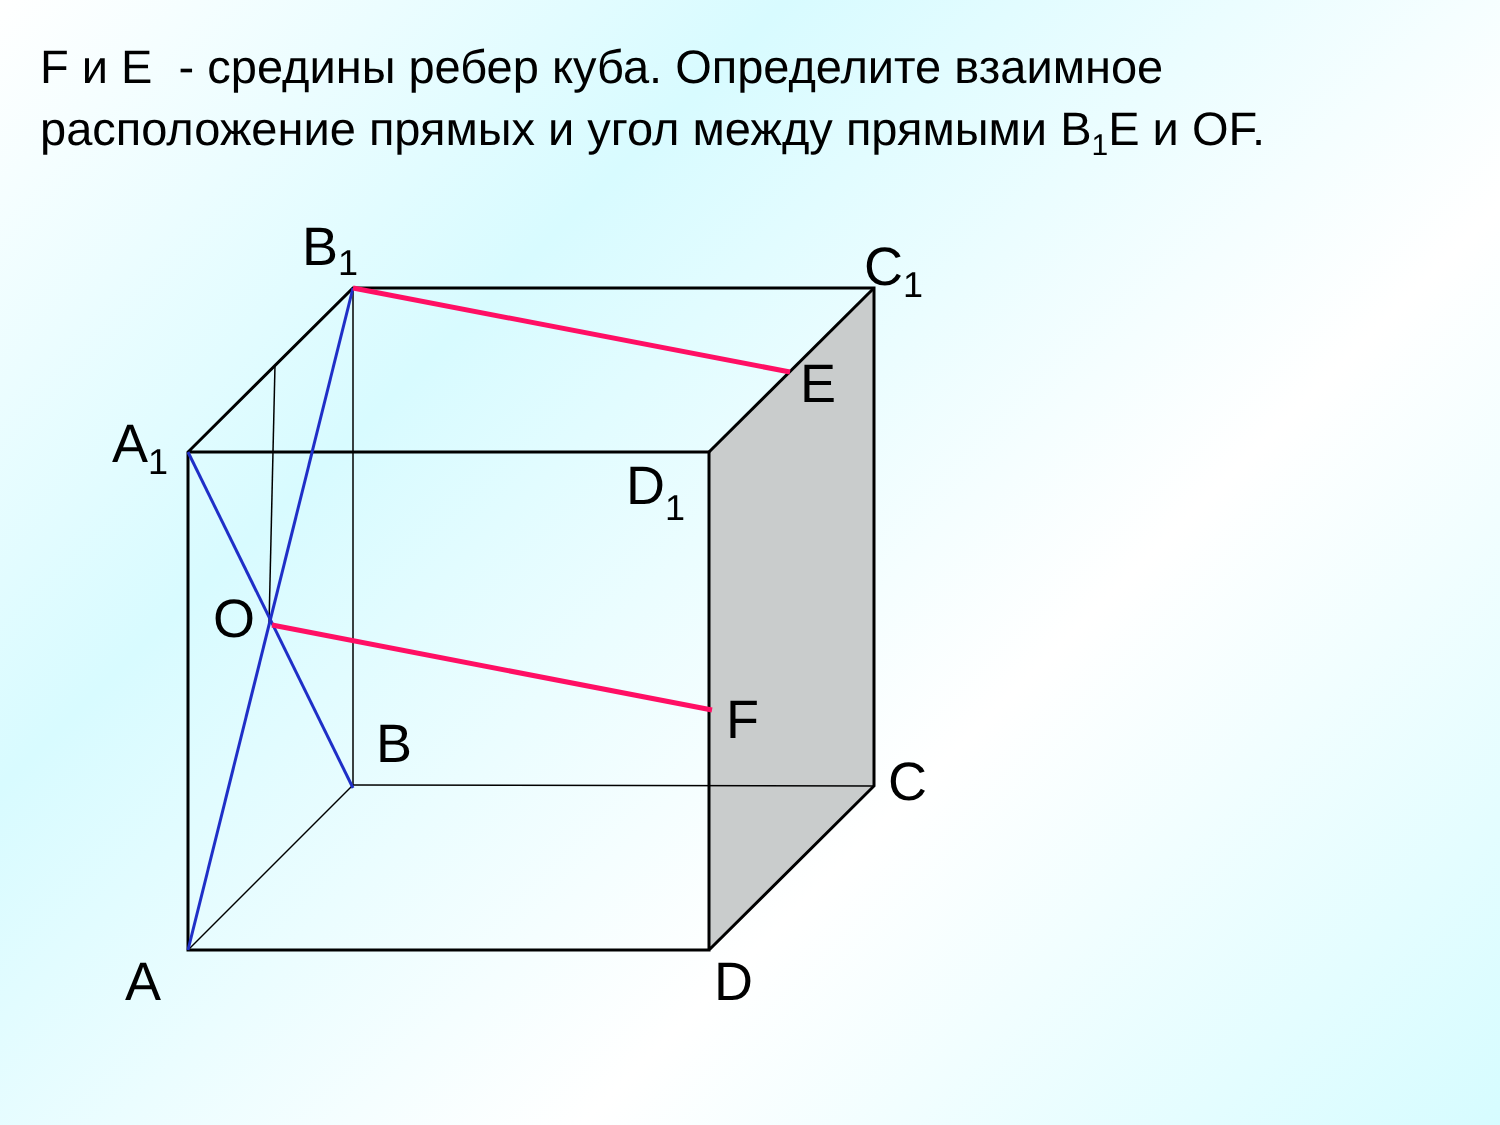F и E - средины ребер куба. Определите взаимное расположение прямых и угол между прямыми B<sub>1</sub>E и OF.
B1
C1
E
A1
D1
O
F
B
C
A
D